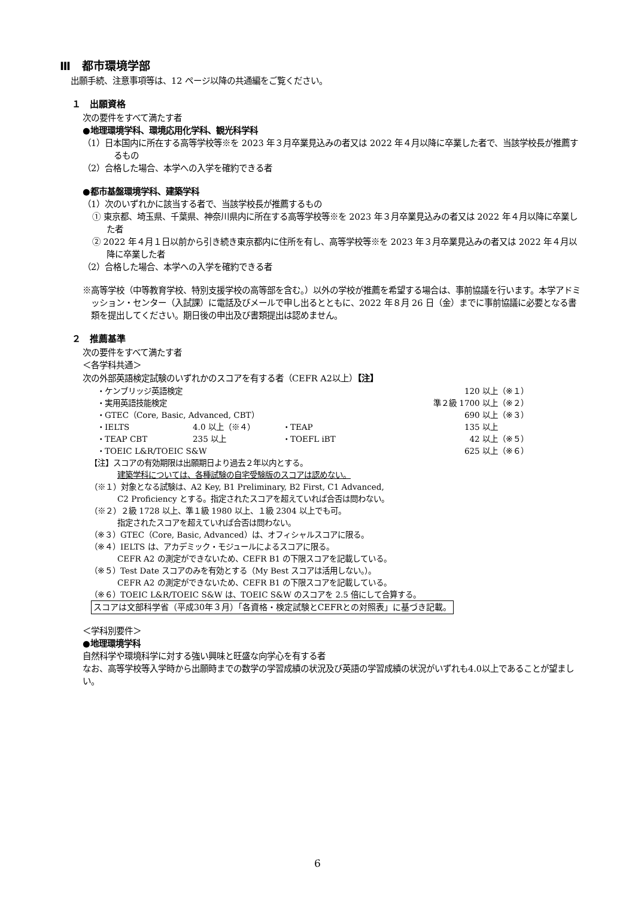Ⅲ　都市環境学部
出願手続、注意事項等は、12 ページ以降の共通編をご覧ください。
１　出願資格
次の要件をすべて満たす者
●地理環境学科、環境応用化学科、観光科学科
（1）日本国内に所在する高等学校等※を 2023 年３月卒業見込みの者又は 2022 年４月以降に卒業した者で、当該学校長が推薦するもの
（2）合格した場合、本学への入学を確約できる者
●都市基盤環境学科、建築学科
（1）次のいずれかに該当する者で、当該学校長が推薦するもの
① 東京都、埼玉県、千葉県、神奈川県内に所在する高等学校等※を 2023 年３月卒業見込みの者又は 2022 年４月以降に卒業した者
② 2022 年４月１日以前から引き続き東京都内に住所を有し、高等学校等※を 2023 年３月卒業見込みの者又は 2022 年４月以降に卒業した者
（2）合格した場合、本学への入学を確約できる者
※高等学校（中等教育学校、特別支援学校の高等部を含む。）以外の学校が推薦を希望する場合は、事前協議を行います。本学アドミッション・センター（入試課）に電話及びメールで申し出るとともに、2022 年８月 26 日（金）までに事前協議に必要となる書類を提出してください。期日後の申出及び書類提出は認めません。
２　推薦基準
次の要件をすべて満たす者
＜各学科共通＞
次の外部英語検定試験のいずれかのスコアを有する者（CEFR A2以上）【注】
| ・ケンブリッジ英語検定 | | | 120 以上 | （※１） |
| ・実用英語技能検定 | | | 準２級 1700 以上 | （※２） |
| ・GTEC（Core, Basic, Advanced, CBT） | | | 690 以上 | （※３） |
| ・IELTS | 4.0 以上（※４） | ・TEAP | 135 以上 | |
| ・TEAP CBT | 235 以上 | ・TOEFL iBT | 42 以上 | （※５） |
| ・TOEIC L&R/TOEIC S&W | | | 625 以上 | （※６） |
【注】スコアの有効期限は出願期日より過去２年以内とする。
建築学科については、各種試験の自宅受験版のスコアは認めない。
（※１）対象となる試験は、A2 Key, B1 Preliminary, B2 First, C1 Advanced,
C2 Proficiency とする。指定されたスコアを超えていれば合否は問わない。
（※２）２級 1728 以上、準１級 1980 以上、１級 2304 以上でも可。
指定されたスコアを超えていれば合否は問わない。
（※３）GTEC（Core, Basic, Advanced）は、オフィシャルスコアに限る。
（※４）IELTS は、アカデミック・モジュールによるスコアに限る。
CEFR A2 の測定ができないため、CEFR B1 の下限スコアを記載している。
（※５）Test Date スコアのみを有効とする（My Best スコアは活用しない。）。
CEFR A2 の測定ができないため、CEFR B1 の下限スコアを記載している。
（※６）TOEIC L&R/TOEIC S&W は、TOEIC S&W のスコアを 2.5 倍にして合算する。
スコアは文部科学省（平成30年３月）「各資格・検定試験とCEFRとの対照表」に基づき記載。
＜学科別要件＞
●地理環境学科
自然科学や環境科学に対する強い興味と旺盛な向学心を有する者
なお、高等学校等入学時から出願時までの数学の学習成績の状況及び英語の学習成績の状況がいずれも4.0以上であることが望ましい。
6